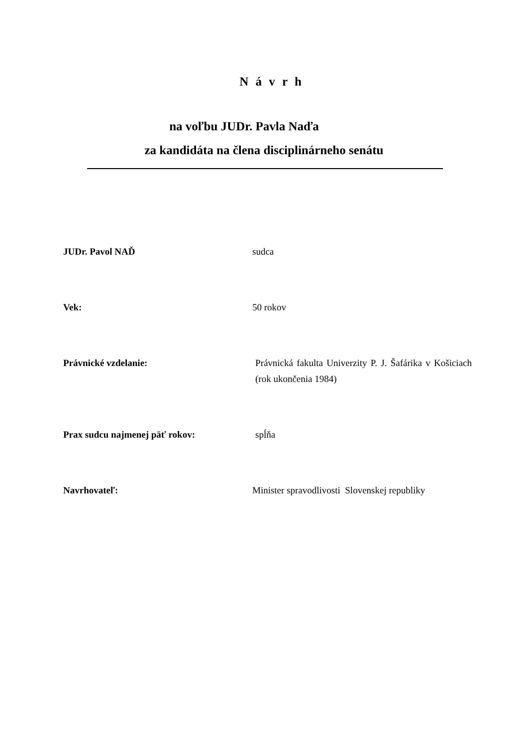N á v r h
na voľbu JUDr. Pavla Naďa
za kandidáta na člena disciplinárneho senátu
JUDr. Pavol NAĎ sudca
Vek: 50 rokov
Právnické vzdelanie: Právnická fakulta Univerzity P. J. Šafárika v Košiciach (rok ukončenia 1984)
Prax sudcu najmenej päť rokov: spĺňa
Navrhovateľ: Minister spravodlivosti Slovenskej republiky